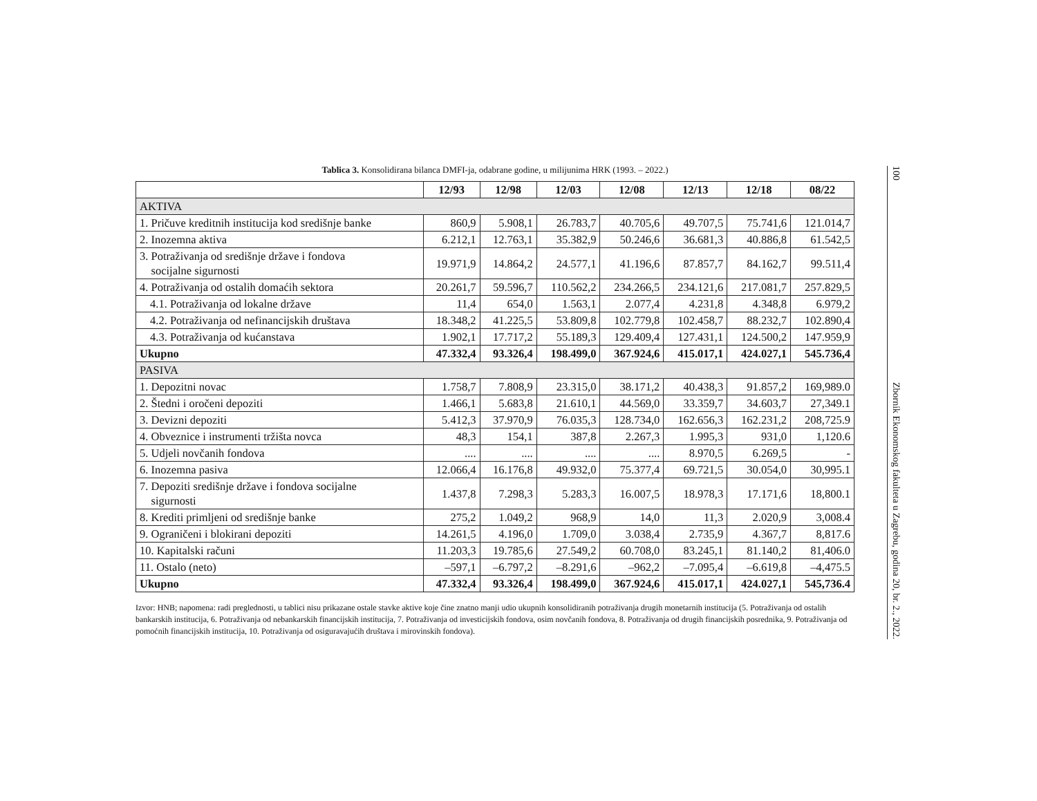Tablica 3. Konsolidirana bilanca DMFI-ja, odabrane godine, u milijunima HRK (1993. – 2022.)
| | 12/93 | 12/98 | 12/03 | 12/08 | 12/13 | 12/18 | 08/22 |
| --- | --- | --- | --- | --- | --- | --- | --- |
| AKTIVA | | | | | | | |
| 1. Pričuve kreditnih institucija kod središnje banke | 860,9 | 5.908,1 | 26.783,7 | 40.705,6 | 49.707,5 | 75.741,6 | 121.014,7 |
| 2. Inozemna aktiva | 6.212,1 | 12.763,1 | 35.382,9 | 50.246,6 | 36.681,3 | 40.886,8 | 61.542,5 |
| 3. Potraživanja od središnje države i fondova socijalne sigurnosti | 19.971,9 | 14.864,2 | 24.577,1 | 41.196,6 | 87.857,7 | 84.162,7 | 99.511,4 |
| 4. Potraživanja od ostalih domaćih sektora | 20.261,7 | 59.596,7 | 110.562,2 | 234.266,5 | 234.121,6 | 217.081,7 | 257.829,5 |
| 4.1. Potraživanja od lokalne države | 11,4 | 654,0 | 1.563,1 | 2.077,4 | 4.231,8 | 4.348,8 | 6.979,2 |
| 4.2. Potraživanja od nefinancijskih društava | 18.348,2 | 41.225,5 | 53.809,8 | 102.779,8 | 102.458,7 | 88.232,7 | 102.890,4 |
| 4.3. Potraživanja od kućanstava | 1.902,1 | 17.717,2 | 55.189,3 | 129.409,4 | 127.431,1 | 124.500,2 | 147.959,9 |
| Ukupno | 47.332,4 | 93.326,4 | 198.499,0 | 367.924,6 | 415.017,1 | 424.027,1 | 545.736,4 |
| PASIVA | | | | | | | |
| 1. Depozitni novac | 1.758,7 | 7.808,9 | 23.315,0 | 38.171,2 | 40.438,3 | 91.857,2 | 169,989.0 |
| 2. Štedni i oročeni depoziti | 1.466,1 | 5.683,8 | 21.610,1 | 44.569,0 | 33.359,7 | 34.603,7 | 27,349.1 |
| 3. Devizni depoziti | 5.412,3 | 37.970,9 | 76.035,3 | 128.734,0 | 162.656,3 | 162.231,2 | 208,725.9 |
| 4. Obveznice i instrumenti tržišta novca | 48,3 | 154,1 | 387,8 | 2.267,3 | 1.995,3 | 931,0 | 1,120.6 |
| 5. Udjeli novčanih fondova | .... | .... | .... | .... | 8.970,5 | 6.269,5 | - |
| 6. Inozemna pasiva | 12.066,4 | 16.176,8 | 49.932,0 | 75.377,4 | 69.721,5 | 30.054,0 | 30,995.1 |
| 7. Depoziti središnje države i fondova socijalne sigurnosti | 1.437,8 | 7.298,3 | 5.283,3 | 16.007,5 | 18.978,3 | 17.171,6 | 18,800.1 |
| 8. Krediti primljeni od središnje banke | 275,2 | 1.049,2 | 968,9 | 14,0 | 11,3 | 2.020,9 | 3,008.4 |
| 9. Ograničeni i blokirani depoziti | 14.261,5 | 4.196,0 | 1.709,0 | 3.038,4 | 2.735,9 | 4.367,7 | 8,817.6 |
| 10. Kapitalski računi | 11.203,3 | 19.785,6 | 27.549,2 | 60.708,0 | 83.245,1 | 81.140,2 | 81,406.0 |
| 11. Ostalo (neto) | –597,1 | –6.797,2 | –8.291,6 | –962,2 | –7.095,4 | –6.619,8 | –4,475.5 |
| Ukupno | 47.332,4 | 93.326,4 | 198.499,0 | 367.924,6 | 415.017,1 | 424.027,1 | 545,736.4 |
Izvor: HNB; napomena: radi preglednosti, u tablici nisu prikazane ostale stavke aktive koje čine znatno manji udio ukupnih konsolidiranih potraživanja drugih monetarnih institucija (5. Potraživanja od ostalih bankarskih institucija, 6. Potraživanja od nebankarskih financijskih institucija, 7. Potraživanja od investicijskih fondova, osim novčanih fondova, 8. Potraživanja od drugih financijskih posrednika, 9. Potraživanja od pomoćnih financijskih institucija, 10. Potraživanja od osiguravajućih društava i mirovinskih fondova).
100 Zbornik Ekonomskog fakulteta u Zagrebu, godina 20, br. 2., 2022.